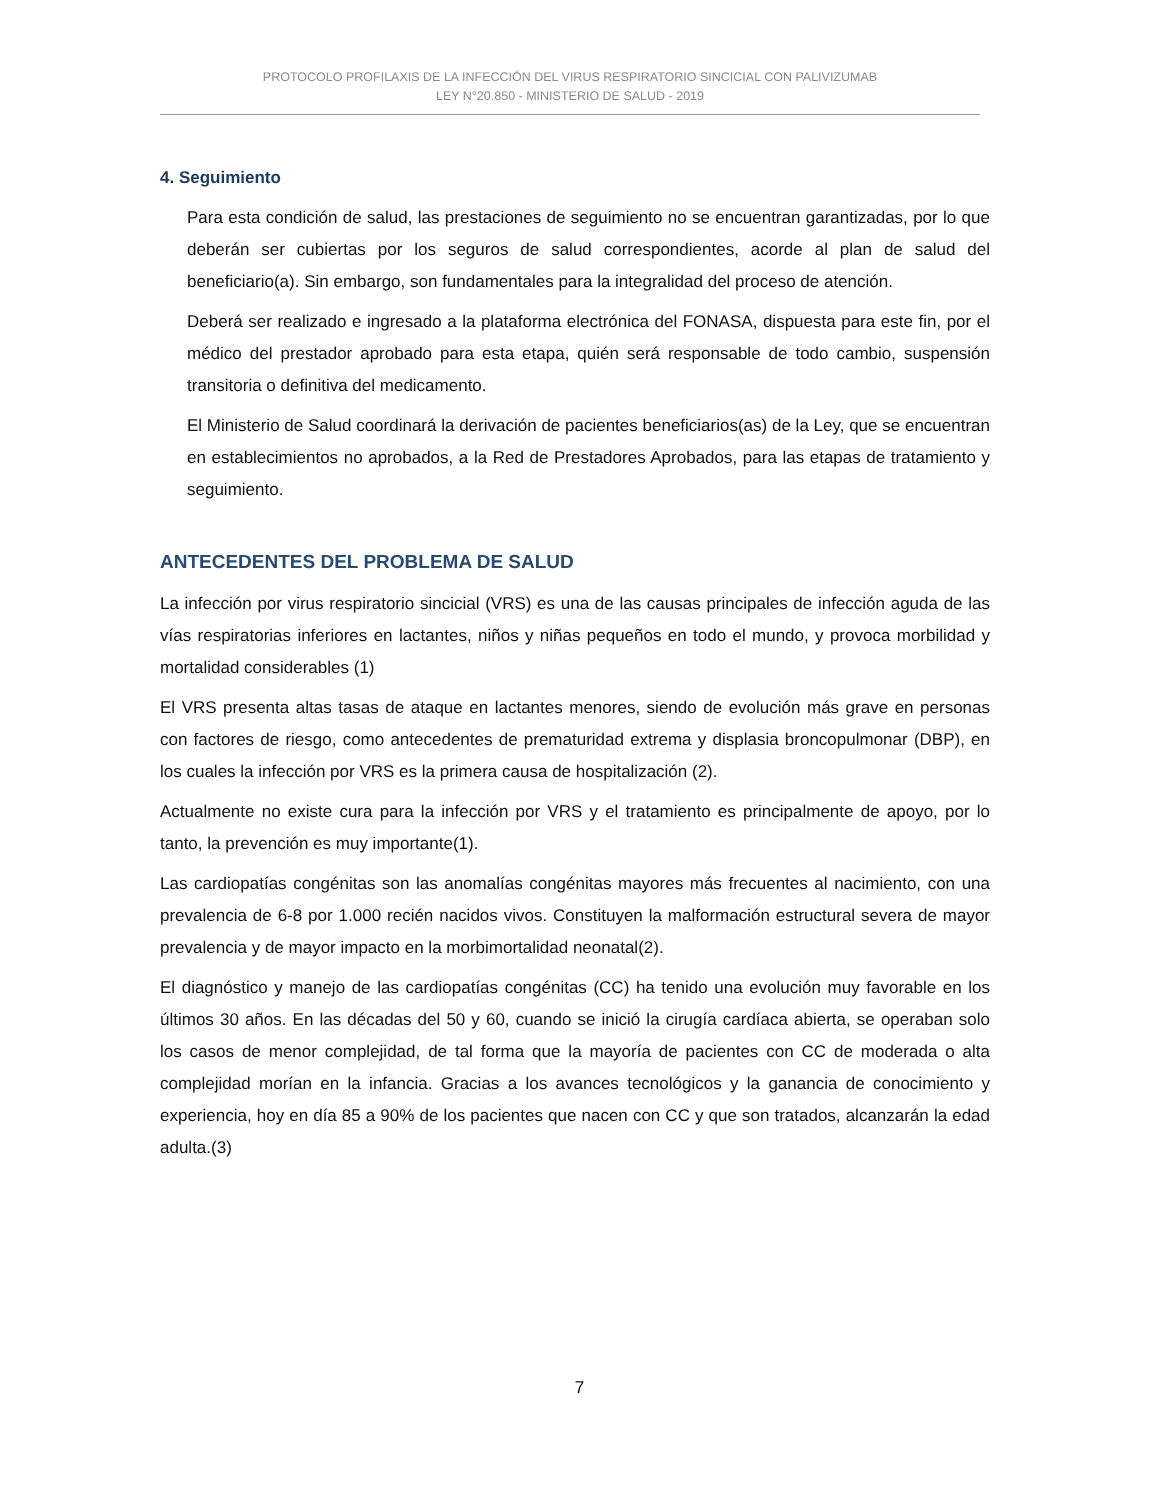PROTOCOLO PROFILAXIS DE LA INFECCIÓN DEL VIRUS RESPIRATORIO SINCICIAL CON PALIVIZUMAB
LEY N°20.850 - MINISTERIO DE SALUD - 2019
4. Seguimiento
Para esta condición de salud, las prestaciones de seguimiento no se encuentran garantizadas, por lo que deberán ser cubiertas por los seguros de salud correspondientes, acorde al plan de salud del beneficiario(a). Sin embargo, son fundamentales para la integralidad del proceso de atención.
Deberá ser realizado e ingresado a la plataforma electrónica del FONASA, dispuesta para este fin, por el médico del prestador aprobado para esta etapa, quién será responsable de todo cambio, suspensión transitoria o definitiva del medicamento.
El Ministerio de Salud coordinará la derivación de pacientes beneficiarios(as) de la Ley, que se encuentran en establecimientos no aprobados, a la Red de Prestadores Aprobados, para las etapas de tratamiento y seguimiento.
ANTECEDENTES DEL PROBLEMA DE SALUD
La infección por virus respiratorio sincicial (VRS) es una de las causas principales de infección aguda de las vías respiratorias inferiores en lactantes, niños y niñas pequeños en todo el mundo, y provoca morbilidad y mortalidad considerables (1)
El VRS presenta altas tasas de ataque en lactantes menores, siendo de evolución más grave en personas con factores de riesgo, como antecedentes de prematuridad extrema y displasia broncopulmonar (DBP), en los cuales la infección por VRS es la primera causa de hospitalización (2).
Actualmente no existe cura para la infección por VRS y el tratamiento es principalmente de apoyo, por lo tanto, la prevención es muy importante(1).
Las cardiopatías congénitas son las anomalías congénitas mayores más frecuentes al nacimiento, con una prevalencia de 6-8 por 1.000 recién nacidos vivos. Constituyen la malformación estructural severa de mayor prevalencia y de mayor impacto en la morbimortalidad neonatal(2).
El diagnóstico y manejo de las cardiopatías congénitas (CC) ha tenido una evolución muy favorable en los últimos 30 años. En las décadas del 50 y 60, cuando se inició la cirugía cardíaca abierta, se operaban solo los casos de menor complejidad, de tal forma que la mayoría de pacientes con CC de moderada o alta complejidad morían en la infancia. Gracias a los avances tecnológicos y la ganancia de conocimiento y experiencia, hoy en día 85 a 90% de los pacientes que nacen con CC y que son tratados, alcanzarán la edad adulta.(3)
7